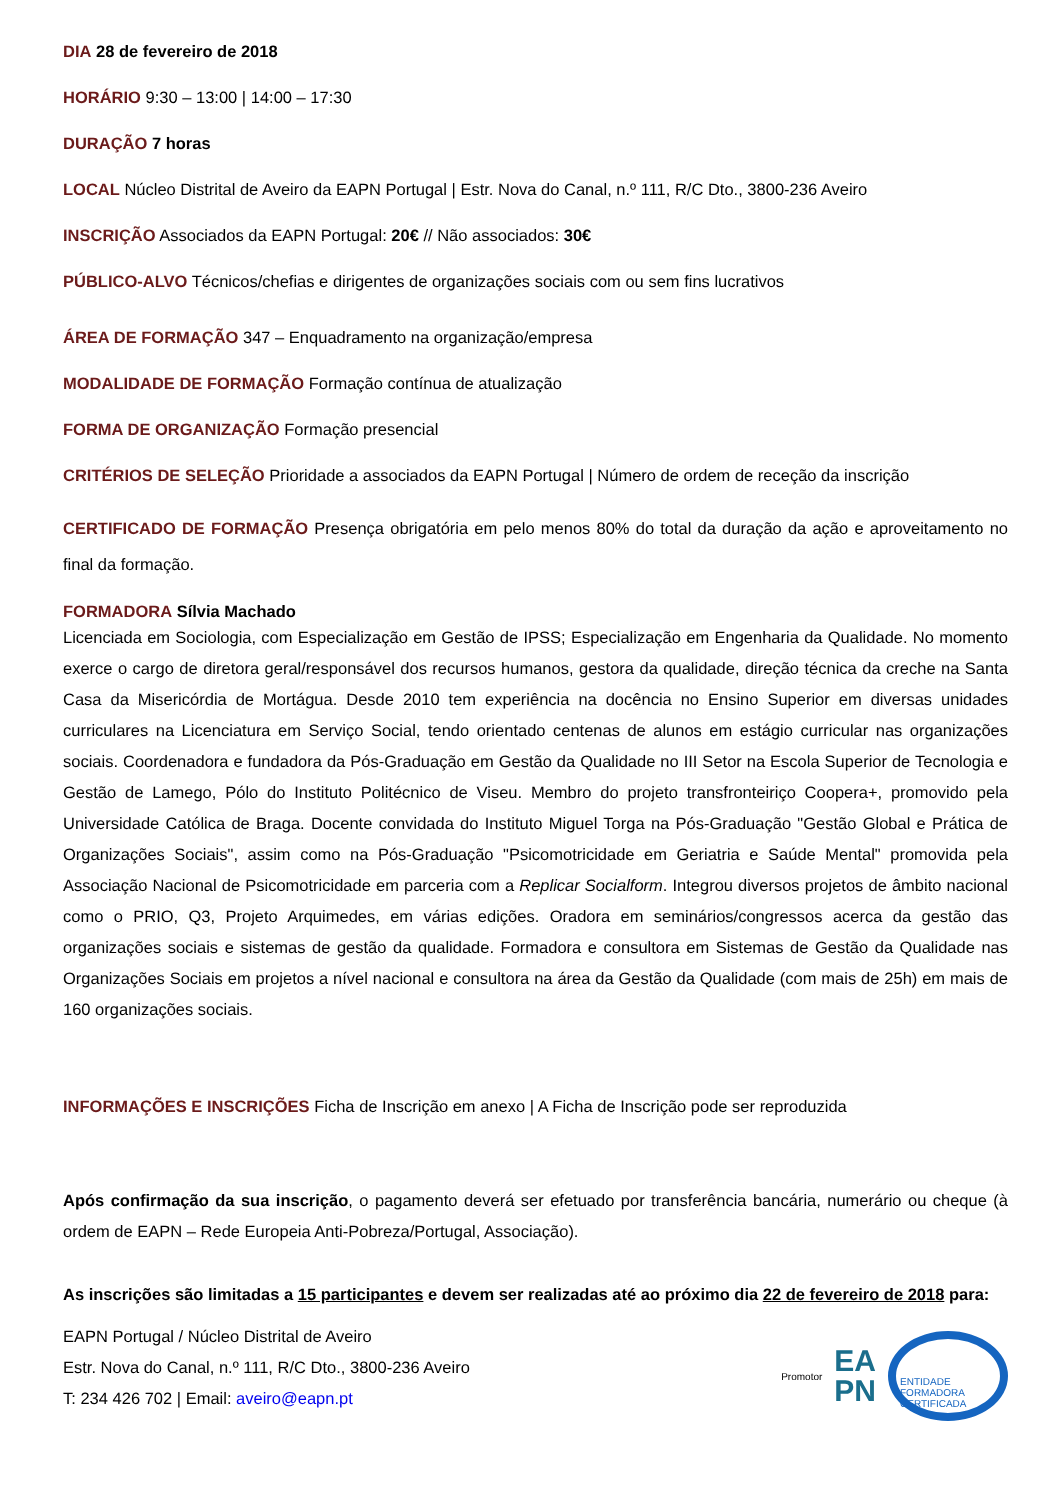DIA 28 de fevereiro de 2018
HORÁRIO 9:30 – 13:00 | 14:00 – 17:30
DURAÇÃO 7 horas
LOCAL Núcleo Distrital de Aveiro da EAPN Portugal | Estr. Nova do Canal, n.º 111, R/C Dto., 3800-236 Aveiro
INSCRIÇÃO Associados da EAPN Portugal: 20€ // Não associados: 30€
PÚBLICO-ALVO Técnicos/chefias e dirigentes de organizações sociais com ou sem fins lucrativos
ÁREA DE FORMAÇÃO 347 – Enquadramento na organização/empresa
MODALIDADE DE FORMAÇÃO Formação contínua de atualização
FORMA DE ORGANIZAÇÃO Formação presencial
CRITÉRIOS DE SELEÇÃO Prioridade a associados da EAPN Portugal | Número de ordem de receção da inscrição
CERTIFICADO DE FORMAÇÃO Presença obrigatória em pelo menos 80% do total da duração da ação e aproveitamento no final da formação.
FORMADORA Sílvia Machado
Licenciada em Sociologia, com Especialização em Gestão de IPSS; Especialização em Engenharia da Qualidade. No momento exerce o cargo de diretora geral/responsável dos recursos humanos, gestora da qualidade, direção técnica da creche na Santa Casa da Misericórdia de Mortágua. Desde 2010 tem experiência na docência no Ensino Superior em diversas unidades curriculares na Licenciatura em Serviço Social, tendo orientado centenas de alunos em estágio curricular nas organizações sociais. Coordenadora e fundadora da Pós-Graduação em Gestão da Qualidade no III Setor na Escola Superior de Tecnologia e Gestão de Lamego, Pólo do Instituto Politécnico de Viseu. Membro do projeto transfronteiriço Coopera+, promovido pela Universidade Católica de Braga. Docente convidada do Instituto Miguel Torga na Pós-Graduação "Gestão Global e Prática de Organizações Sociais", assim como na Pós-Graduação "Psicomotricidade em Geriatria e Saúde Mental" promovida pela Associação Nacional de Psicomotricidade em parceria com a Replicar Socialform. Integrou diversos projetos de âmbito nacional como o PRIO, Q3, Projeto Arquimedes, em várias edições. Oradora em seminários/congressos acerca da gestão das organizações sociais e sistemas de gestão da qualidade. Formadora e consultora em Sistemas de Gestão da Qualidade nas Organizações Sociais em projetos a nível nacional e consultora na área da Gestão da Qualidade (com mais de 25h) em mais de 160 organizações sociais.
INFORMAÇÕES E INSCRIÇÕES Ficha de Inscrição em anexo | A Ficha de Inscrição pode ser reproduzida
Após confirmação da sua inscrição, o pagamento deverá ser efetuado por transferência bancária, numerário ou cheque (à ordem de EAPN – Rede Europeia Anti-Pobreza/Portugal, Associação).
As inscrições são limitadas a 15 participantes e devem ser realizadas até ao próximo dia 22 de fevereiro de 2018 para:
EAPN Portugal / Núcleo Distrital de Aveiro
Estr. Nova do Canal, n.º 111, R/C Dto., 3800-236 Aveiro
T: 234 426 702 | Email: aveiro@eapn.pt
Promotor
EA
PN
ENTIDADE FORMADORA CERTIFICADA